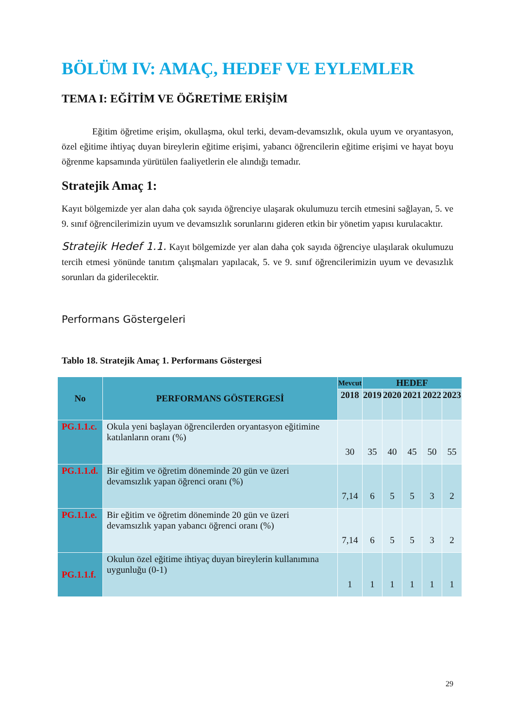BÖLÜM IV: AMAÇ, HEDEF VE EYLEMLER
TEMA I: EĞİTİM VE ÖĞRETİME ERİŞİM
Eğitim öğretime erişim, okullaşma, okul terki, devam-devamsızlık, okula uyum ve oryantasyon, özel eğitime ihtiyaç duyan bireylerin eğitime erişimi, yabancı öğrencilerin eğitime erişimi ve hayat boyu öğrenme kapsamında yürütülen faaliyetlerin ele alındığı temadır.
Stratejik Amaç 1:
Kayıt bölgemizde yer alan daha çok sayıda öğrenciye ulaşarak okulumuzu tercih etmesini sağlayan, 5. ve 9. sınıf öğrencilerimizin uyum ve devamsızlık sorunlarını gideren etkin bir yönetim yapısı kurulacaktır.
Stratejik Hedef 1.1. Kayıt bölgemizde yer alan daha çok sayıda öğrenciye ulaşılarak okulumuzu tercih etmesi yönünde tanıtım çalışmaları yapılacak, 5. ve 9. sınıf öğrencilerimizin uyum ve devasızlık sorunları da giderilecektir.
Performans Göstergeleri
Tablo 18. Stratejik Amaç 1. Performans Göstergesi
| No | PERFORMANS GÖSTERGESİ | Mevcut | HEDEF | | | | |
| --- | --- | --- | --- | --- | --- | --- | --- |
| | | 2018 | 2019 | 2020 | 2021 | 2022 | 2023 |
| PG.1.1.c. | Okula yeni başlayan öğrencilerden oryantasyon eğitimine katılanların oranı (%) | 30 | 35 | 40 | 45 | 50 | 55 |
| PG.1.1.d. | Bir eğitim ve öğretim döneminde 20 gün ve üzeri devamsızlık yapan öğrenci oranı (%) | 7,14 | 6 | 5 | 5 | 3 | 2 |
| PG.1.1.e. | Bir eğitim ve öğretim döneminde 20 gün ve üzeri devamsızlık yapan yabancı öğrenci oranı (%) | 7,14 | 6 | 5 | 5 | 3 | 2 |
| PG.1.1.f. | Okulun özel eğitime ihtiyaç duyan bireylerin kullanımına uygunluğu (0-1) | 1 | 1 | 1 | 1 | 1 | 1 |
29